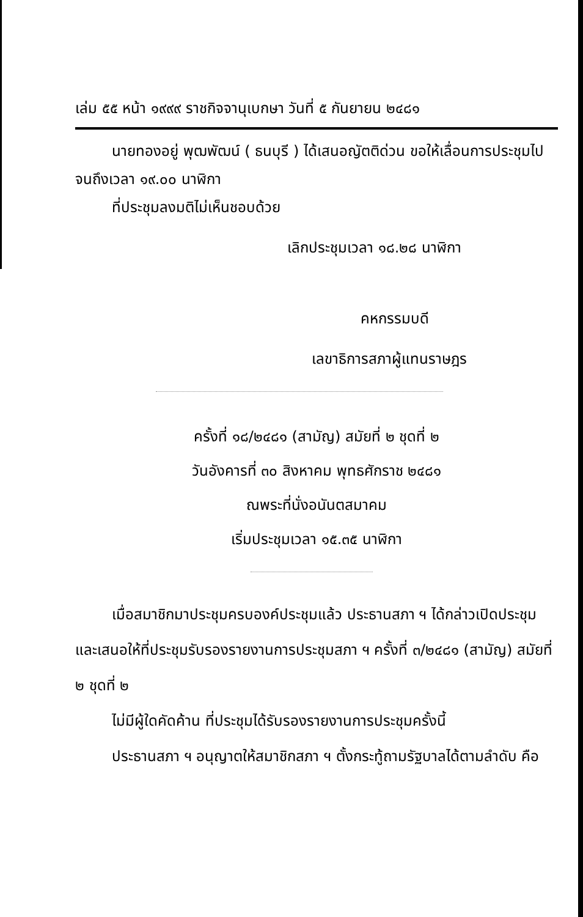เล่ม ๕๕ หน้า ๑๙๙๙ ราชกิจจานุเบกษา วันที่ ๕ กันยายน ๒๔๘๑
นายทองอยู่ พุฒพัฒน์ ( ธนบุรี ) ได้เสนอญัตติด่วน ขอให้เลื่อนการประชุมไปจนถึงเวลา ๑๙.๐๐ นาฬิกา
ที่ประชุมลงมติไม่เห็นชอบด้วย
เลิกประชุมเวลา ๑๘.๒๘ นาฬิกา
คหกรรมบดี
เลขาธิการสภาผู้แทนราษฎร
ครั้งที่ ๑๘/๒๔๘๑ (สามัญ) สมัยที่ ๒ ชุดที่ ๒
วันอังคารที่ ๓๐ สิงหาคม พุทธศักราช ๒๔๘๑
ณพระที่นั่งอนันตสมาคม
เริ่มประชุมเวลา ๑๕.๓๕ นาฬิกา
เมื่อสมาชิกมาประชุมครบองค์ประชุมแล้ว ประธานสภา ฯ ได้กล่าวเปิดประชุม และเสนอให้ที่ประชุมรับรองรายงานการประชุมสภา ฯ ครั้งที่ ๓/๒๔๘๑ (สามัญ) สมัยที่ ๒ ชุดที่ ๒
ไม่มีผู้ใดคัดค้าน ที่ประชุมได้รับรองรายงานการประชุมครั้งนี้
ประธานสภา ฯ อนุญาตให้สมาชิกสภา ฯ ตั้งกระทู้ถามรัฐบาลได้ตามลำดับ คือ